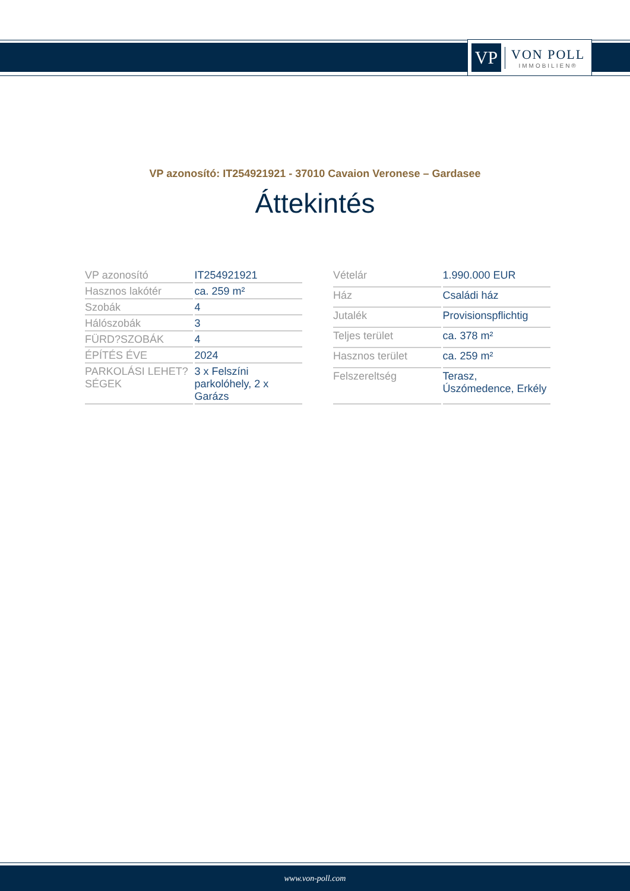VP
VON POLL
IMMOBILIEN®
VP azonosító: IT254921921 - 37010 Cavaion Veronese – Gardasee
Áttekintés
| VP azonosító | IT254921921 |
| Hasznos lakótér | ca. 259 m² |
| Szobák | 4 |
| Hálószobák | 3 |
| FÜRD?SZOBÁK | 4 |
| ÉPÍTÉS ÉVE | 2024 |
| PARKOLÁSI LEHET?SÉGEK | 3 x Felszíni parkolóhely, 2 x Garázs |
| Vételár | 1.990.000 EUR |
| Ház | Családi ház |
| Jutalék | Provisionspflichtig |
| Teljes terület | ca. 378 m² |
| Hasznos terület | ca. 259 m² |
| Felszereltség | Terasz, Úszómedence, Erkély |
www.von-poll.com